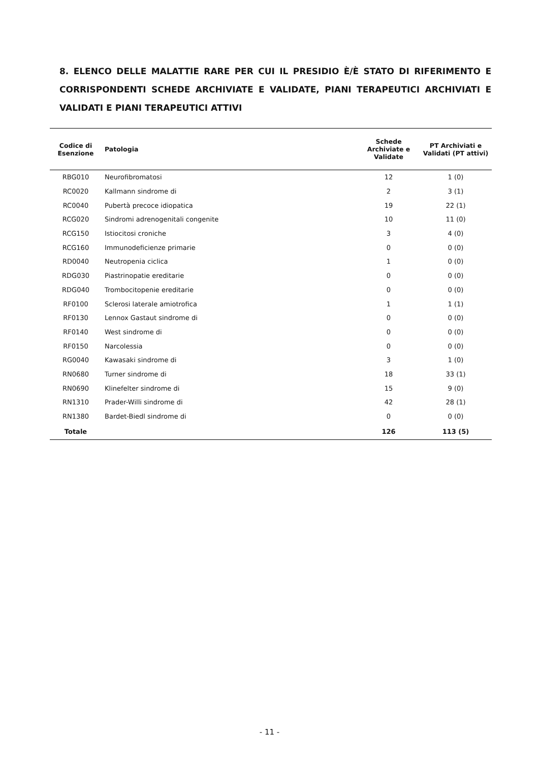8. ELENCO DELLE MALATTIE RARE PER CUI IL PRESIDIO È/È STATO DI RIFERIMENTO E CORRISPONDENTI SCHEDE ARCHIVIATE E VALIDATE, PIANI TERAPEUTICI ARCHIVIATI E VALIDATI E PIANI TERAPEUTICI ATTIVI
| Codice di Esenzione | Patologia | Schede Archiviate e Validate | PT Archiviati e Validati (PT attivi) |
| --- | --- | --- | --- |
| RBG010 | Neurofibromatosi | 12 | 1 (0) |
| RC0020 | Kallmann sindrome di | 2 | 3 (1) |
| RC0040 | Pubertà precoce idiopatica | 19 | 22 (1) |
| RCG020 | Sindromi adrenogenitali congenite | 10 | 11 (0) |
| RCG150 | Istiocitosi croniche | 3 | 4 (0) |
| RCG160 | Immunodeficienze primarie | 0 | 0 (0) |
| RD0040 | Neutropenia ciclica | 1 | 0 (0) |
| RDG030 | Piastrinopatie ereditarie | 0 | 0 (0) |
| RDG040 | Trombocitopenie ereditarie | 0 | 0 (0) |
| RF0100 | Sclerosi laterale amiotrofica | 1 | 1 (1) |
| RF0130 | Lennox Gastaut sindrome di | 0 | 0 (0) |
| RF0140 | West sindrome di | 0 | 0 (0) |
| RF0150 | Narcolessia | 0 | 0 (0) |
| RG0040 | Kawasaki sindrome di | 3 | 1 (0) |
| RN0680 | Turner sindrome di | 18 | 33 (1) |
| RN0690 | Klinefelter sindrome di | 15 | 9 (0) |
| RN1310 | Prader-Willi sindrome di | 42 | 28 (1) |
| RN1380 | Bardet-Biedl sindrome di | 0 | 0 (0) |
| Totale | | 126 | 113 (5) |
- 11 -